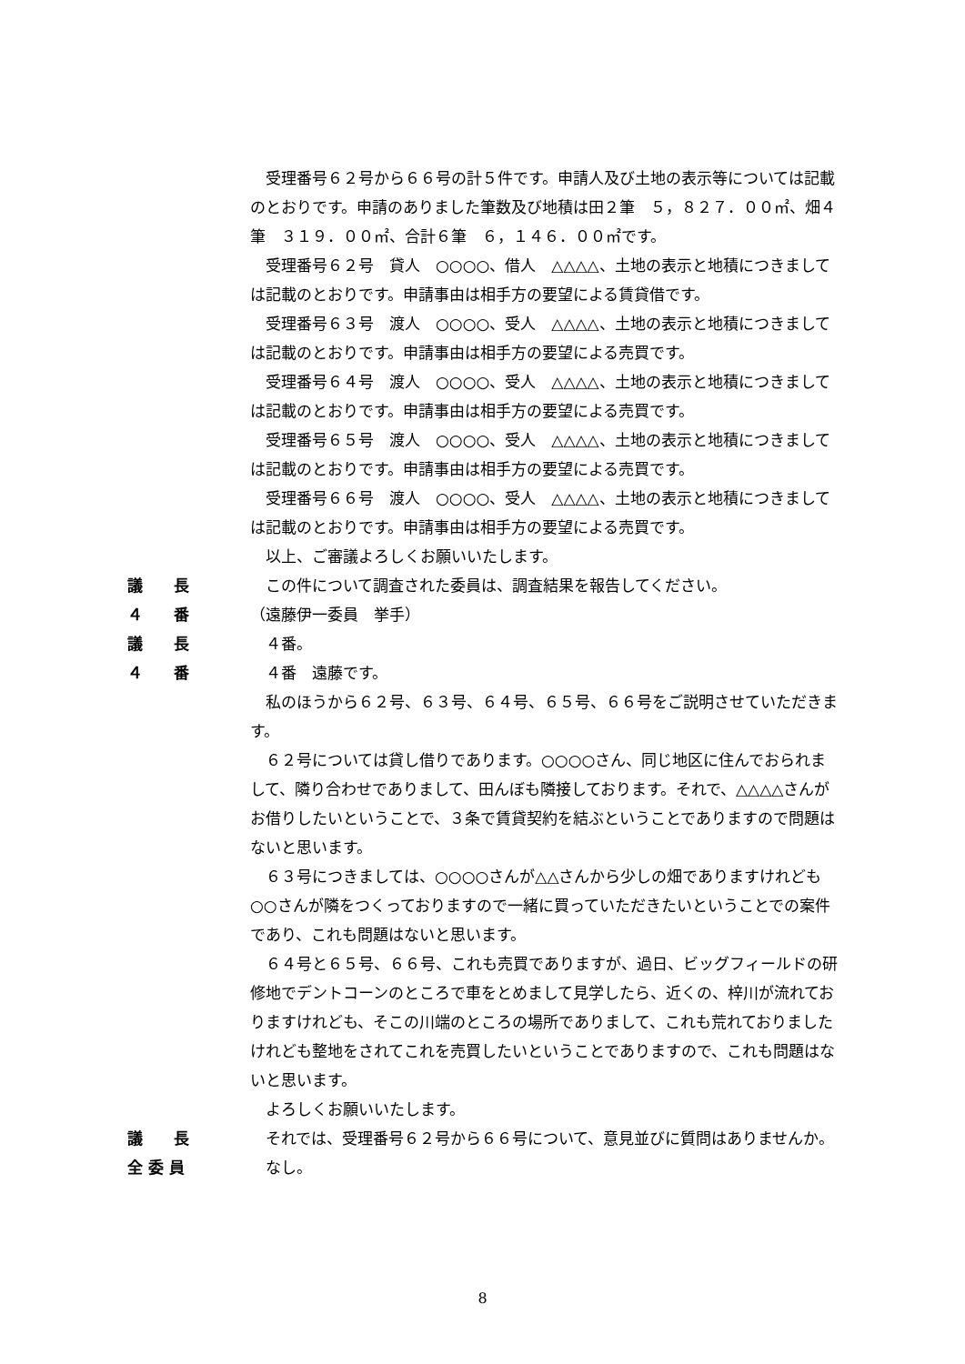受理番号６２号から６６号の計５件です。申請人及び土地の表示等については記載のとおりです。申請のありました筆数及び地積は田２筆　５，８２７．００㎡、畑４筆　３１９．００㎡、合計６筆　６，１４６．００㎡です。
受理番号６２号　貸人　○○○○、借人　△△△△、土地の表示と地積につきましては記載のとおりです。申請事由は相手方の要望による賃貸借です。
受理番号６３号　渡人　○○○○、受人　△△△△、土地の表示と地積につきましては記載のとおりです。申請事由は相手方の要望による売買です。
受理番号６４号　渡人　○○○○、受人　△△△△、土地の表示と地積につきましては記載のとおりです。申請事由は相手方の要望による売買です。
受理番号６５号　渡人　○○○○、受人　△△△△、土地の表示と地積につきましては記載のとおりです。申請事由は相手方の要望による売買です。
受理番号６６号　渡人　○○○○、受人　△△△△、土地の表示と地積につきましては記載のとおりです。申請事由は相手方の要望による売買です。
以上、ご審議よろしくお願いいたします。
議　　長 この件について調査された委員は、調査結果を報告してください。
４　　番 （遠藤伊一委員　挙手）
議　　長 ４番。
４　　番 ４番　遠藤です。
私のほうから６２号、６３号、６４号、６５号、６６号をご説明させていただきます。
６２号については貸し借りであります。○○○○さん、同じ地区に住んでおられまして、隣り合わせでありまして、田んぼも隣接しております。それで、△△△△さんがお借りしたいということで、３条で賃貸契約を結ぶということでありますので問題はないと思います。
６３号につきましては、○○○○さんが△△さんから少しの畑でありますけれども○○さんが隣をつくっておりますので一緒に買っていただきたいということでの案件であり、これも問題はないと思います。
６４号と６５号、６６号、これも売買でありますが、過日、ビッグフィールドの研修地でデントコーンのところで車をとめまして見学したら、近くの、梓川が流れておりますけれども、そこの川端のところの場所でありまして、これも荒れておりましたけれども整地をされてこれを売買したいということでありますので、これも問題はないと思います。
よろしくお願いいたします。
議　　長 それでは、受理番号６２号から６６号について、意見並びに質問はありませんか。
全 委 員 なし。
8